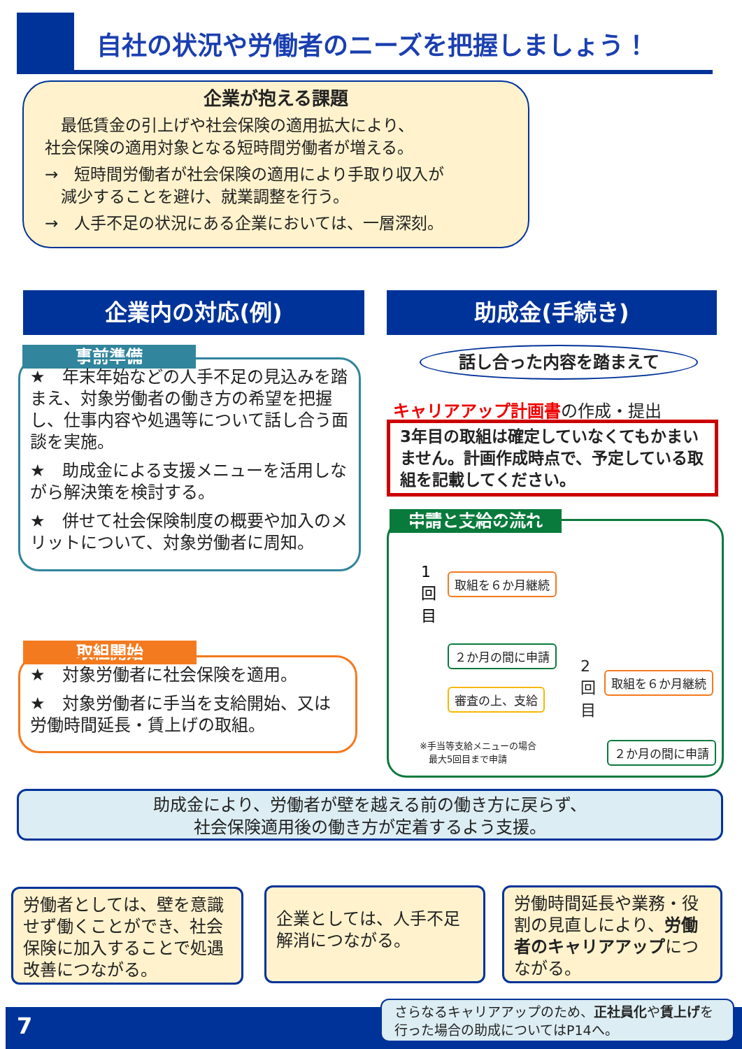自社の状況や労働者のニーズを把握しましょう！
企業が抱える課題
　最低賃金の引上げや社会保険の適用拡大により、
社会保険の適用対象となる短時間労働者が増える。
→　短時間労働者が社会保険の適用により手取り収入が
　減少することを避け、就業調整を行う。
→　人手不足の状況にある企業においては、一層深刻。
企業内の対応(例) 助成金(手続き)
事前準備
★　年末年始などの人手不足の見込みを踏まえ、対象労働者の働き方の希望を把握し、仕事内容や処遇等について話し合う面談を実施。
★　助成金による支援メニューを活用しながら解決策を検討する。
★　併せて社会保険制度の概要や加入のメリットについて、対象労働者に周知。
取組開始
★　対象労働者に社会保険を適用。
★　対象労働者に手当を支給開始、又は労働時間延長・賃上げの取組。
話し合った内容を踏まえて
キャリアアップ計画書の作成・提出
3年目の取組は確定していなくてもかまいません。計画作成時点で、予定している取組を記載してください。
申請と支給の流れ
1回目
取組を６か月継続
２か月の間に申請
審査の上、支給
2回目
取組を６か月継続
※手当等支給メニューの場合
　最大5回目まで申請
２か月の間に申請
助成金により、労働者が壁を越える前の働き方に戻らず、
社会保険適用後の働き方が定着するよう支援。
労働者としては、壁を意識せず働くことができ、社会保険に加入することで処遇改善につながる。
企業としては、人手不足解消につながる。
労働時間延長や業務・役割の見直しにより、労働者のキャリアアップにつながる。
7
さらなるキャリアアップのため、正社員化や賃上げを行った場合の助成についてはP14へ。